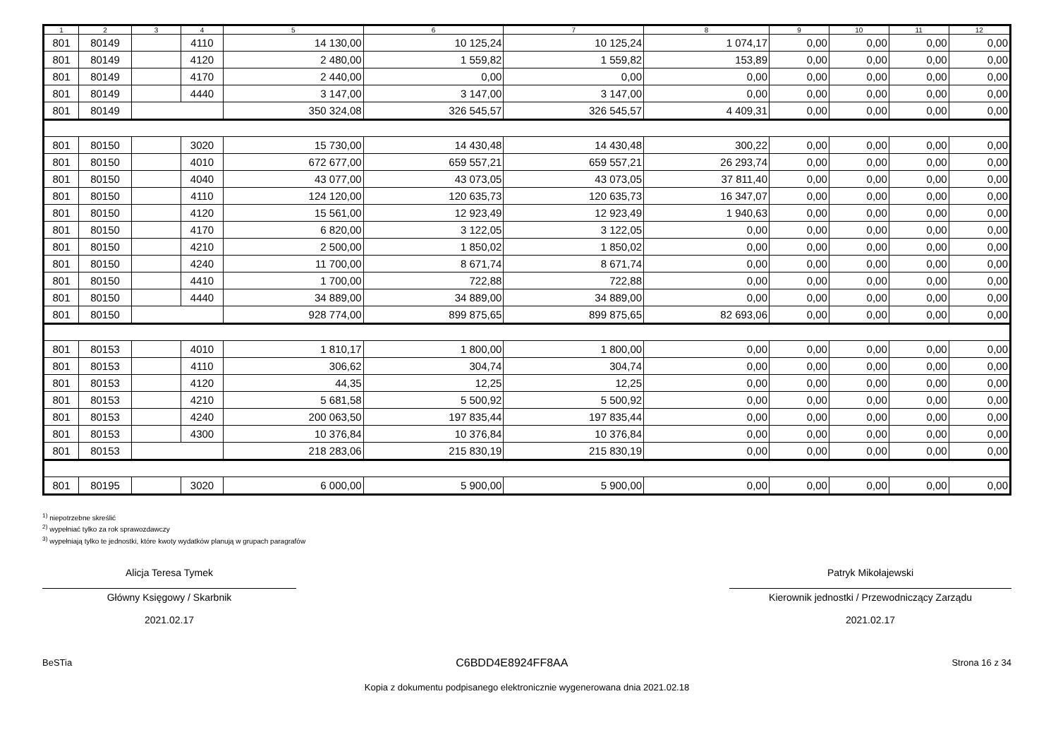| 1 | 2 | 3 | 4 | 5 | 6 | 7 | 8 | 9 | 10 | 11 | 12 |
| --- | --- | --- | --- | --- | --- | --- | --- | --- | --- | --- | --- |
| 801 | 80149 | | 4110 | 14 130,00 | 10 125,24 | 10 125,24 | 1 074,17 | 0,00 | 0,00 | 0,00 | 0,00 |
| 801 | 80149 | | 4120 | 2 480,00 | 1 559,82 | 1 559,82 | 153,89 | 0,00 | 0,00 | 0,00 | 0,00 |
| 801 | 80149 | | 4170 | 2 440,00 | 0,00 | 0,00 | 0,00 | 0,00 | 0,00 | 0,00 | 0,00 |
| 801 | 80149 | | 4440 | 3 147,00 | 3 147,00 | 3 147,00 | 0,00 | 0,00 | 0,00 | 0,00 | 0,00 |
| 801 | 80149 | | | 350 324,08 | 326 545,57 | 326 545,57 | 4 409,31 | 0,00 | 0,00 | 0,00 | 0,00 |
| 801 | 80150 | | 3020 | 15 730,00 | 14 430,48 | 14 430,48 | 300,22 | 0,00 | 0,00 | 0,00 | 0,00 |
| 801 | 80150 | | 4010 | 672 677,00 | 659 557,21 | 659 557,21 | 26 293,74 | 0,00 | 0,00 | 0,00 | 0,00 |
| 801 | 80150 | | 4040 | 43 077,00 | 43 073,05 | 43 073,05 | 37 811,40 | 0,00 | 0,00 | 0,00 | 0,00 |
| 801 | 80150 | | 4110 | 124 120,00 | 120 635,73 | 120 635,73 | 16 347,07 | 0,00 | 0,00 | 0,00 | 0,00 |
| 801 | 80150 | | 4120 | 15 561,00 | 12 923,49 | 12 923,49 | 1 940,63 | 0,00 | 0,00 | 0,00 | 0,00 |
| 801 | 80150 | | 4170 | 6 820,00 | 3 122,05 | 3 122,05 | 0,00 | 0,00 | 0,00 | 0,00 | 0,00 |
| 801 | 80150 | | 4210 | 2 500,00 | 1 850,02 | 1 850,02 | 0,00 | 0,00 | 0,00 | 0,00 | 0,00 |
| 801 | 80150 | | 4240 | 11 700,00 | 8 671,74 | 8 671,74 | 0,00 | 0,00 | 0,00 | 0,00 | 0,00 |
| 801 | 80150 | | 4410 | 1 700,00 | 722,88 | 722,88 | 0,00 | 0,00 | 0,00 | 0,00 | 0,00 |
| 801 | 80150 | | 4440 | 34 889,00 | 34 889,00 | 34 889,00 | 0,00 | 0,00 | 0,00 | 0,00 | 0,00 |
| 801 | 80150 | | | 928 774,00 | 899 875,65 | 899 875,65 | 82 693,06 | 0,00 | 0,00 | 0,00 | 0,00 |
| 801 | 80153 | | 4010 | 1 810,17 | 1 800,00 | 1 800,00 | 0,00 | 0,00 | 0,00 | 0,00 | 0,00 |
| 801 | 80153 | | 4110 | 306,62 | 304,74 | 304,74 | 0,00 | 0,00 | 0,00 | 0,00 | 0,00 |
| 801 | 80153 | | 4120 | 44,35 | 12,25 | 12,25 | 0,00 | 0,00 | 0,00 | 0,00 | 0,00 |
| 801 | 80153 | | 4210 | 5 681,58 | 5 500,92 | 5 500,92 | 0,00 | 0,00 | 0,00 | 0,00 | 0,00 |
| 801 | 80153 | | 4240 | 200 063,50 | 197 835,44 | 197 835,44 | 0,00 | 0,00 | 0,00 | 0,00 | 0,00 |
| 801 | 80153 | | 4300 | 10 376,84 | 10 376,84 | 10 376,84 | 0,00 | 0,00 | 0,00 | 0,00 | 0,00 |
| 801 | 80153 | | | 218 283,06 | 215 830,19 | 215 830,19 | 0,00 | 0,00 | 0,00 | 0,00 | 0,00 |
| 801 | 80195 | | 3020 | 6 000,00 | 5 900,00 | 5 900,00 | 0,00 | 0,00 | 0,00 | 0,00 | 0,00 |
<sup>1)</sup> niepotrzebne skreślić
<sup>2)</sup> wypełniać tylko za rok sprawozdawczy
<sup>3)</sup> wypełniają tylko te jednostki, które kwoty wydatków planują w grupach paragrafów
Alicja Teresa Tymek
Główny Księgowy / Skarbnik
2021.02.17
Patryk Mikołajewski
Kierownik jednostki / Przewodniczący Zarządu
2021.02.17
BeSTia C6BDD4E8924FF8AA Strona 16 z 34
Kopia z dokumentu podpisanego elektronicznie wygenerowana dnia 2021.02.18